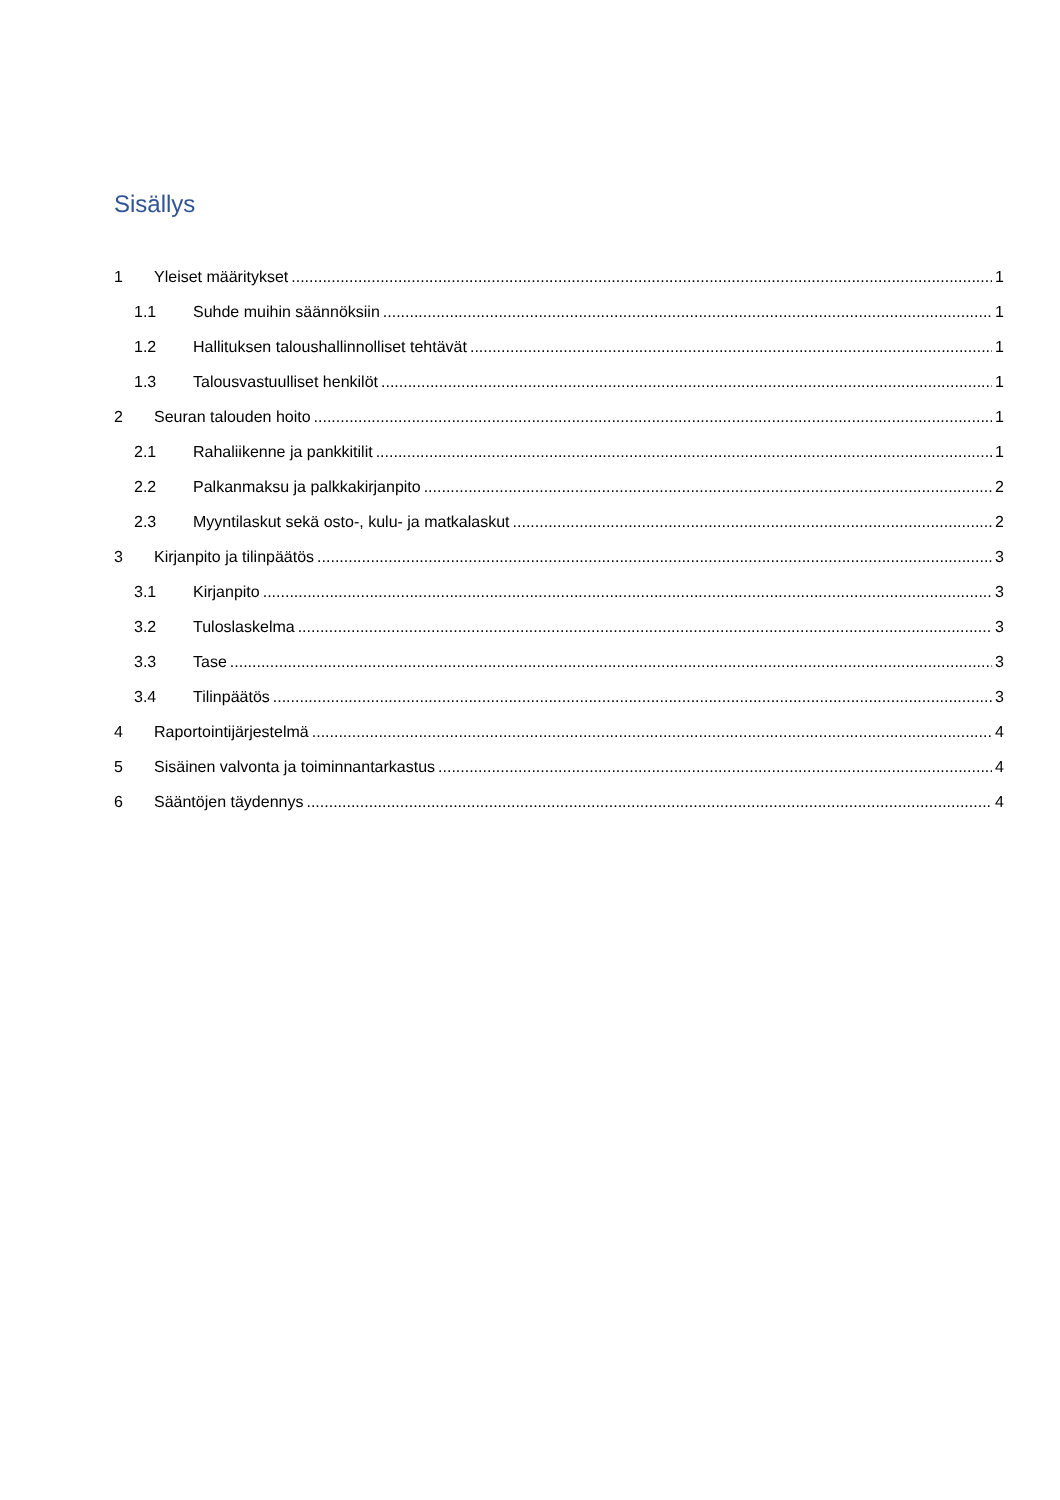Sisällys
1 Yleiset määritykset 1
1.1 Suhde muihin säännöksiin 1
1.2 Hallituksen taloushallinnolliset tehtävät 1
1.3 Talousvastuulliset henkilöt 1
2 Seuran talouden hoito 1
2.1 Rahaliikenne ja pankkitilit 1
2.2 Palkanmaksu ja palkkakirjanpito 2
2.3 Myyntilaskut sekä osto-, kulu- ja matkalaskut 2
3 Kirjanpito ja tilinpäätös 3
3.1 Kirjanpito 3
3.2 Tuloslaskelma 3
3.3 Tase 3
3.4 Tilinpäätös 3
4 Raportointijärjestelmä 4
5 Sisäinen valvonta ja toiminnantarkastus 4
6 Sääntöjen täydennys 4